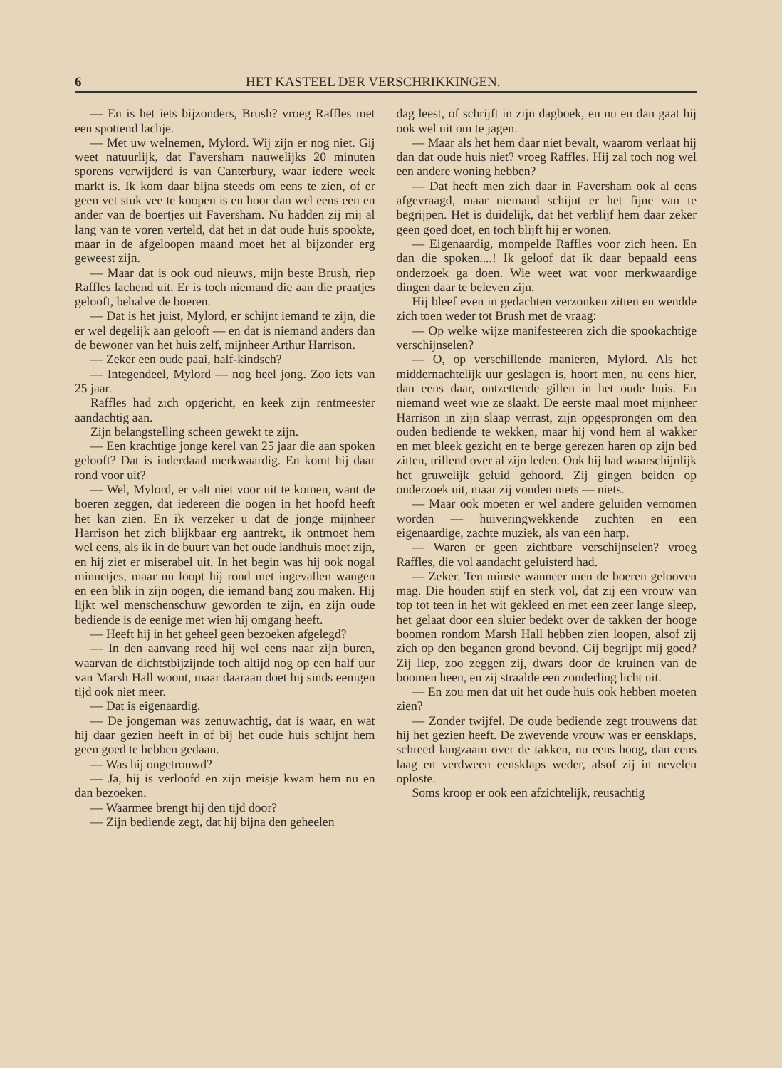6 HET KASTEEL DER VERSCHRIKKINGEN.
— En is het iets bijzonders, Brush? vroeg Raffles met een spottend lachje.
— Met uw welnemen, Mylord. Wij zijn er nog niet. Gij weet natuurlijk, dat Faversham nauwelijks 20 minuten sporens verwijderd is van Canterbury, waar iedere week markt is. Ik kom daar bijna steeds om eens te zien, of er geen vet stuk vee te koopen is en hoor dan wel eens een en ander van de boertjes uit Faversham. Nu hadden zij mij al lang van te voren verteld, dat het in dat oude huis spookte, maar in de afgeloopen maand moet het al bijzonder erg geweest zijn.
— Maar dat is ook oud nieuws, mijn beste Brush, riep Raffles lachend uit. Er is toch niemand die aan die praatjes gelooft, behalve de boeren.
— Dat is het juist, Mylord, er schijnt iemand te zijn, die er wel degelijk aan gelooft — en dat is niemand anders dan de bewoner van het huis zelf, mijnheer Arthur Harrison.
— Zeker een oude paai, half-kindsch?
— Integendeel, Mylord — nog heel jong. Zoo iets van 25 jaar.
Raffles had zich opgericht, en keek zijn rentmeester aandachtig aan.
Zijn belangstelling scheen gewekt te zijn.
— Een krachtige jonge kerel van 25 jaar die aan spoken gelooft? Dat is inderdaad merkwaardig. En komt hij daar rond voor uit?
— Wel, Mylord, er valt niet voor uit te komen, want de boeren zeggen, dat iedereen die oogen in het hoofd heeft het kan zien. En ik verzeker u dat de jonge mijnheer Harrison het zich blijkbaar erg aantrekt, ik ontmoet hem wel eens, als ik in de buurt van het oude landhuis moet zijn, en hij ziet er miserabel uit. In het begin was hij ook nogal minnetjes, maar nu loopt hij rond met ingevallen wangen en een blik in zijn oogen, die iemand bang zou maken. Hij lijkt wel menschenschuw geworden te zijn, en zijn oude bediende is de eenige met wien hij omgang heeft.
— Heeft hij in het geheel geen bezoeken afgelegd?
— In den aanvang reed hij wel eens naar zijn buren, waarvan de dichtstbijzijnde toch altijd nog op een half uur van Marsh Hall woont, maar daaraan doet hij sinds eenigen tijd ook niet meer.
— Dat is eigenaardig.
— De jongeman was zenuwachtig, dat is waar, en wat hij daar gezien heeft in of bij het oude huis schijnt hem geen goed te hebben gedaan.
— Was hij ongetrouwd?
— Ja, hij is verloofd en zijn meisje kwam hem nu en dan bezoeken.
— Waarmee brengt hij den tijd door?
— Zijn bediende zegt, dat hij bijna den geheelen
dag leest, of schrijft in zijn dagboek, en nu en dan gaat hij ook wel uit om te jagen.
— Maar als het hem daar niet bevalt, waarom verlaat hij dan dat oude huis niet? vroeg Raffles. Hij zal toch nog wel een andere woning hebben?
— Dat heeft men zich daar in Faversham ook al eens afgevraagd, maar niemand schijnt er het fijne van te begrijpen. Het is duidelijk, dat het verblijf hem daar zeker geen goed doet, en toch blijft hij er wonen.
— Eigenaardig, mompelde Raffles voor zich heen. En dan die spoken....! Ik geloof dat ik daar bepaald eens onderzoek ga doen. Wie weet wat voor merkwaardige dingen daar te beleven zijn.
Hij bleef even in gedachten verzonken zitten en wendde zich toen weder tot Brush met de vraag:
— Op welke wijze manifesteeren zich die spookachtige verschijnselen?
— O, op verschillende manieren, Mylord. Als het middernachtelijk uur geslagen is, hoort men, nu eens hier, dan eens daar, ontzettende gillen in het oude huis. En niemand weet wie ze slaakt. De eerste maal moet mijnheer Harrison in zijn slaap verrast, zijn opgesprongen om den ouden bediende te wekken, maar hij vond hem al wakker en met bleek gezicht en te berge gerezen haren op zijn bed zitten, trillend over al zijn leden. Ook hij had waarschijnlijk het gruwelijk geluid gehoord. Zij gingen beiden op onderzoek uit, maar zij vonden niets — niets.
— Maar ook moeten er wel andere geluiden vernomen worden — huiveringwekkende zuchten en een eigenaardige, zachte muziek, als van een harp.
— Waren er geen zichtbare verschijnselen? vroeg Raffles, die vol aandacht geluisterd had.
— Zeker. Ten minste wanneer men de boeren gelooven mag. Die houden stijf en sterk vol, dat zij een vrouw van top tot teen in het wit gekleed en met een zeer lange sleep, het gelaat door een sluier bedekt over de takken der hooge boomen rondom Marsh Hall hebben zien loopen, alsof zij zich op den beganen grond bevond. Gij begrijpt mij goed? Zij liep, zoo zeggen zij, dwars door de kruinen van de boomen heen, en zij straalde een zonderling licht uit.
— En zou men dat uit het oude huis ook hebben moeten zien?
— Zonder twijfel. De oude bediende zegt trouwens dat hij het gezien heeft. De zwevende vrouw was er eensklaps, schreed langzaam over de takken, nu eens hoog, dan eens laag en verdween eensklaps weder, alsof zij in nevelen oploste.
Soms kroop er ook een afzichtelijk, reusachtig